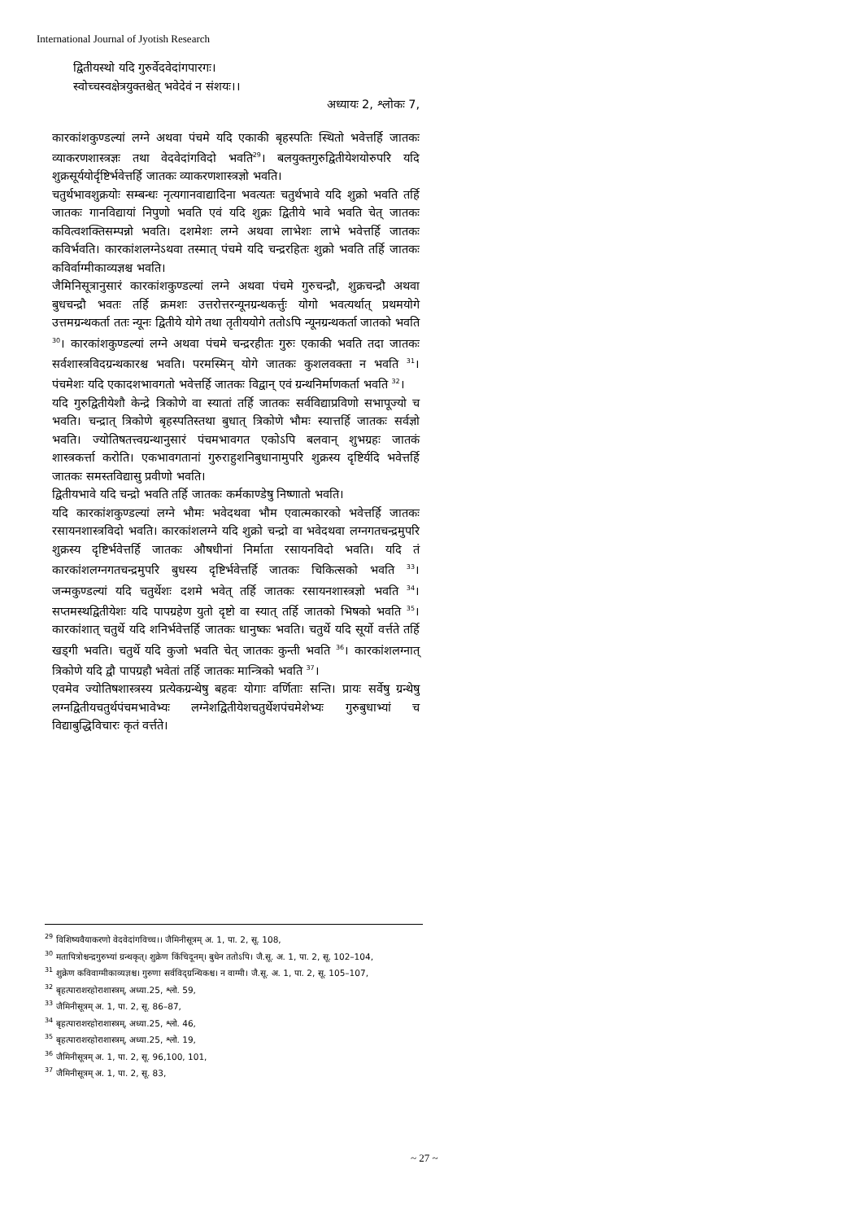International Journal of Jyotish Research
द्वितीयस्थो यदि गुरुर्वेदवेदांगपारगः।
स्वोच्चस्वक्षेत्रयुक्तश्चेत् भवेदेवं न संशयः।।
अध्यायः 2, श्लोकः 7,
कारकांशकुण्डल्यां लग्ने अथवा पंचमे यदि एकाकी बृहस्पतिः स्थितो भवेत्तर्हि जातकः व्याकरणशास्त्रज्ञः तथा वेदवेदांगविदो भवति<sup>29</sup>। बलयुक्तगुरुद्वितीयेशयोरुपरि यदि शुक्रसूर्ययोर्दृष्टिर्भवेत्तर्हि जातकः व्याकरणशास्त्रज्ञो भवति।
चतुर्थभावशुक्रयोः सम्बन्धः नृत्यगानवाद्यादिना भवत्यतः चतुर्थभावे यदि शुक्रो भवति तर्हि जातकः गानविद्यायां निपुणो भवति एवं यदि शुक्रः द्वितीये भावे भवति चेत् जातकः कवित्वशक्तिसम्पन्नो भवति। दशमेशः लग्ने अथवा लाभेशः लाभे भवेत्तर्हि जातकः कविर्भवति। कारकांशलग्नेऽथवा तस्मात् पंचमे यदि चन्द्ररहितः शुक्रो भवति तर्हि जातकः कविर्वाग्मीकाव्यज्ञश्च भवति।
जैमिनिसूत्रानुसारं कारकांशकुण्डल्यां लग्ने अथवा पंचमे गुरुचन्द्रौ, शुक्रचन्द्रौ अथवा बुधचन्द्रौ भवतः तर्हि क्रमशः उत्तरोत्तरन्यूनग्रन्थकर्त्तुः योगो भवत्यर्थात् प्रथमयोगे उत्तमग्रन्थकर्ता ततः न्यूनः द्वितीये योगे तथा तृतीययोगे ततोऽपि न्यूनग्रन्थकर्ता जातको भवति <sup>30</sup>। कारकांशकुण्डल्यां लग्ने अथवा पंचमे चन्द्ररहीतः गुरुः एकाकी भवति तदा जातकः सर्वशास्त्रविदग्रन्थकारश्च भवति। परमस्मिन् योगे जातकः कुशलवक्ता न भवति <sup>31</sup>। पंचमेशः यदि एकादशभावगतो भवेत्तर्हि जातकः विद्वान् एवं ग्रन्थनिर्माणकर्ता भवति <sup>32</sup>।
यदि गुरुद्वितीयेशौ केन्द्रे त्रिकोणे वा स्यातां तर्हि जातकः सर्वविद्याप्रविणो सभापूज्यो च भवति। चन्द्रात् त्रिकोणे बृहस्पतिस्तथा बुधात् त्रिकोणे भौमः स्यात्तर्हि जातकः सर्वज्ञो भवति। ज्योतिषतत्त्वग्रन्थानुसारं पंचमभावगत एकोऽपि बलवान् शुभग्रहः जातकं शास्त्रकर्त्ता करोति। एकभावगतानां गुरुराहुशनिबुधानामुपरि शुक्रस्य दृष्टिर्यदि भवेत्तर्हि जातकः समस्तविद्यासु प्रवीणो भवति।
द्वितीयभावे यदि चन्द्रो भवति तर्हि जातकः कर्मकाण्डेषु निष्णातो भवति।
यदि कारकांशकुण्डल्यां लग्ने भौमः भवेदथवा भौम एवात्मकारको भवेत्तर्हि जातकः रसायनशास्त्रविदो भवति। कारकांशलग्ने यदि शुक्रो चन्द्रो वा भवेदथवा लग्नगतचन्द्रमुपरि शुक्रस्य दृष्टिर्भवेत्तर्हि जातकः औषधीनां निर्माता रसायनविदो भवति। यदि तं कारकांशलग्नगतचन्द्रमुपरि बुधस्य दृष्टिर्भवेत्तर्हि जातकः चिकित्सको भवति <sup>33</sup>। जन्मकुण्डल्यां यदि चतुर्थेशः दशमे भवेत् तर्हि जातकः रसायनशास्त्रज्ञो भवति <sup>34</sup>। सप्तमस्थद्वितीयेशः यदि पापग्रहेण युतो दृष्टो वा स्यात् तर्हि जातको भिषको भवति <sup>35</sup>। कारकांशात् चतुर्थे यदि शनिर्भवेत्तर्हि जातकः धानुष्कः भवति। चतुर्थे यदि सूर्यो वर्त्तते तर्हि खड्गी भवति। चतुर्थे यदि कुजो भवति चेत् जातकः कुन्ती भवति <sup>36</sup>। कारकांशलग्नात् त्रिकोणे यदि द्वौ पापग्रहौ भवेतां तर्हि जातकः मान्त्रिको भवति <sup>37</sup>।
एवमेव ज्योतिषशास्त्रस्य प्रत्येकग्रन्थेषु बहवः योगाः वर्णिताः सन्ति। प्रायः सर्वेषु ग्रन्थेषु लग्नद्वितीयचतुर्थपंचमभावेभ्यः लग्नेशद्वितीयेशचतुर्थेशपंचमेशेभ्यः गुरुबुधाभ्यां च विद्याबुद्धिविचारः कृतं वर्त्तते।
<sup>29</sup> विशिष्यवैयाकरणो वेदवेदांगविच्च।। जैमिनीसूत्रम् अ. 1, पा. 2, सू. 108,
<sup>30</sup> मतापित्रोश्चन्द्रगुरुभ्यां ग्रन्थकृत्। शुक्रेण किंचिदूनम्। बुधेन ततोऽपि। जै.सू. अ. 1, पा. 2, सू. 102–104,
<sup>31</sup> शुक्रेण कविवाग्मीकाव्यज्ञश्च। गुरुणा सर्वविद्ग्रन्थिकश्च। न वाग्मी। जै.सू. अ. 1, पा. 2, सू. 105–107,
<sup>32</sup> बृहत्पाराशरहोराशास्त्रम्, अध्या.25, श्लो. 59,
<sup>33</sup> जैमिनीसूत्रम् अ. 1, पा. 2, सू. 86–87,
<sup>34</sup> बृहत्पाराशरहोराशास्त्रम्, अध्या.25, श्लो. 46,
<sup>35</sup> बृहत्पाराशरहोराशास्त्रम्, अध्या.25, श्लो. 19,
<sup>36</sup> जैमिनीसूत्रम् अ. 1, पा. 2, सू. 96,100, 101,
<sup>37</sup> जैमिनीसूत्रम् अ. 1, पा. 2, सू. 83,
~ 27 ~